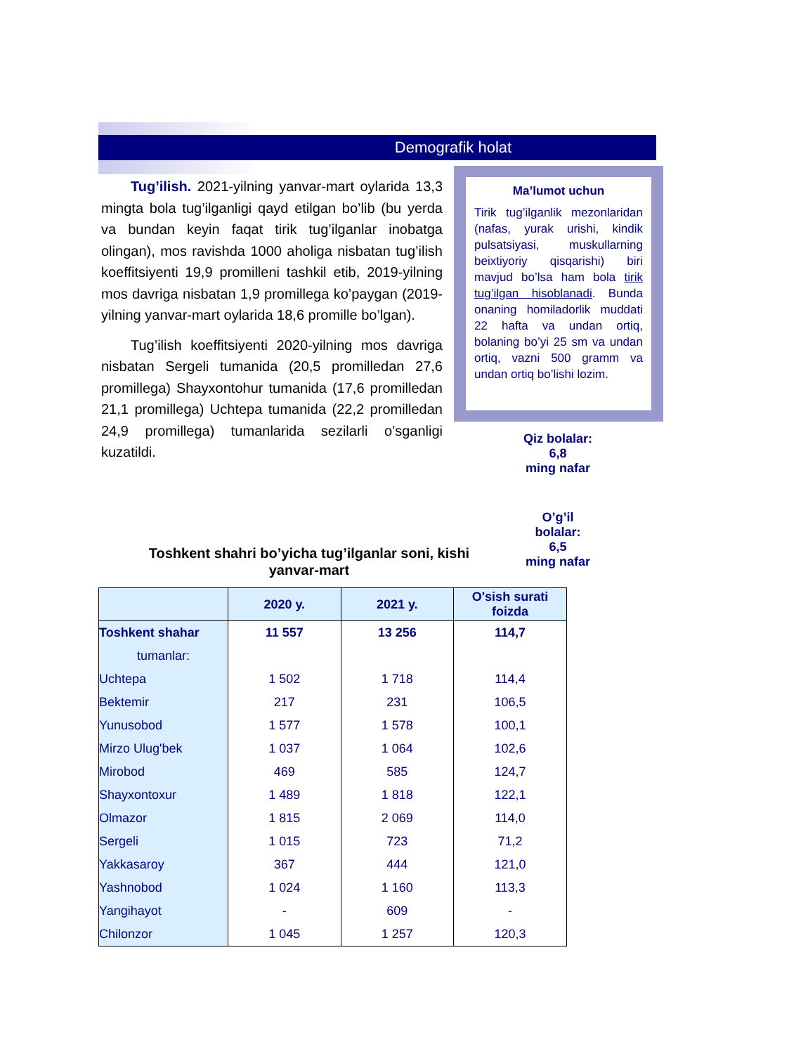Demografik holat
Tug’ilish. 2021-yilning yanvar-mart oylarida 13,3 mingta bola tug’ilganligi qayd etilgan bo’lib (bu yerda va bundan keyin faqat tirik tug’ilganlar inobatga olingan), mos ravishda 1000 aholiga nisbatan tug’ilish koeffitsiyenti 19,9 promilleni tashkil etib, 2019-yilning mos davriga nisbatan 1,9 promillega ko’paygan (2019-yilning yanvar-mart oylarida 18,6 promille bo’lgan).
Tug’ilish koeffitsiyenti 2020-yilning mos davriga nisbatan Sergeli tumanida (20,5 promilledan 27,6 promillega) Shayxontohur tumanida (17,6 promilledan 21,1 promillega) Uchtepa tumanida (22,2 promilledan 24,9 promillega) tumanlarida sezilarli o’sganligi kuzatildi.
Ma’lumot uchun
Tirik tug’ilganlik mezonlaridan (nafas, yurak urishi, kindik pulsatsiyasi, muskullarning beixtiyoriy qisqarishi) biri mavjud bo’lsa ham bola tirik tug’ilgan hisoblanadi. Bunda onaning homiladorlik muddati 22 hafta va undan ortiq, bolaning bo’yi 25 sm va undan ortiq, vazni 500 gramm va undan ortiq bo’lishi lozim.
Qiz bolalar:
6,8
ming nafar
O’g’il
bolalar:
6,5
ming nafar
Toshkent shahri bo’yicha tug’ilganlar soni, kishi
yanvar-mart
| | 2020 y. | 2021 y. | O'sish surati foizda |
| --- | --- | --- | --- |
| Toshkent shahar | 11 557 | 13 256 | 114,7 |
| tumanlar: | | | |
| Uchtepa | 1 502 | 1 718 | 114,4 |
| Bektemir | 217 | 231 | 106,5 |
| Yunusobod | 1 577 | 1 578 | 100,1 |
| Mirzo Ulug'bek | 1 037 | 1 064 | 102,6 |
| Mirobod | 469 | 585 | 124,7 |
| Shayxontoxur | 1 489 | 1 818 | 122,1 |
| Olmazor | 1 815 | 2 069 | 114,0 |
| Sergeli | 1 015 | 723 | 71,2 |
| Yakkasaroy | 367 | 444 | 121,0 |
| Yashnobod | 1 024 | 1 160 | 113,3 |
| Yangihayot | - | 609 | - |
| Chilonzor | 1 045 | 1 257 | 120,3 |